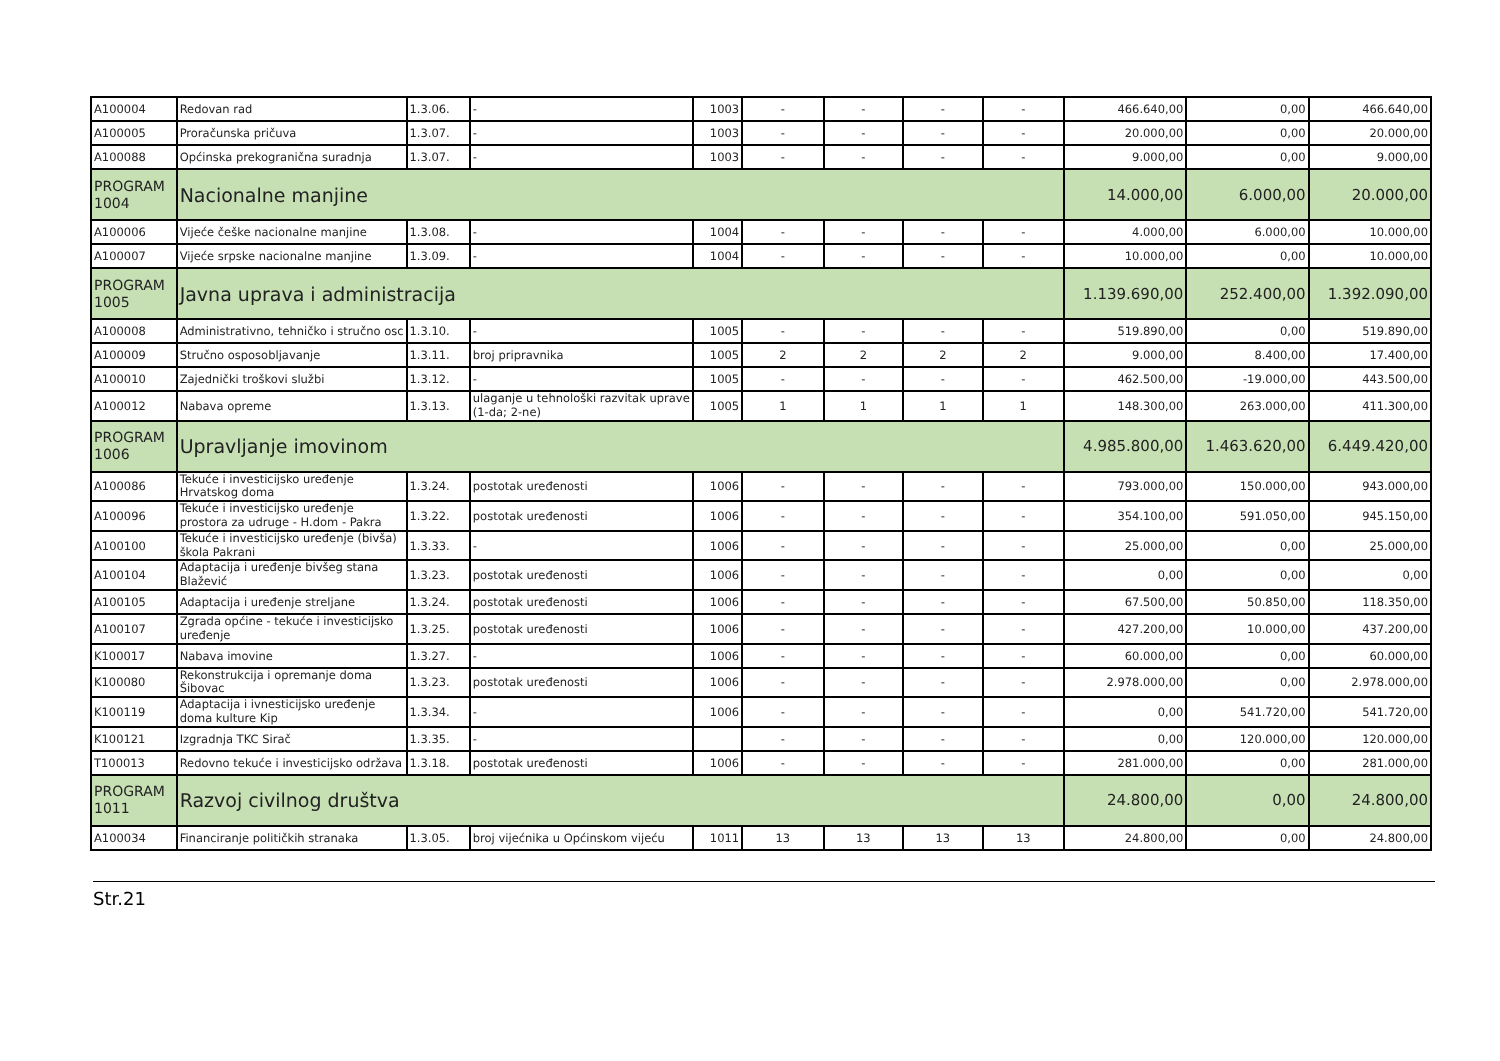| A100004 | Redovan rad | 1.3.06. | - | 1003 | - | - | - | - | 466.640,00 | 0,00 | 466.640,00 |
| A100005 | Proračunska pričuva | 1.3.07. | - | 1003 | - | - | - | - | 20.000,00 | 0,00 | 20.000,00 |
| A100088 | Općinska prekogranična suradnja | 1.3.07. | - | 1003 | - | - | - | - | 9.000,00 | 0,00 | 9.000,00 |
| PROGRAM 1004 | Nacionalne manjine | | | | | | | | 14.000,00 | 6.000,00 | 20.000,00 |
| A100006 | Vijeće češke nacionalne manjine | 1.3.08. | - | 1004 | - | - | - | - | 4.000,00 | 6.000,00 | 10.000,00 |
| A100007 | Vijeće srpske nacionalne manjine | 1.3.09. | - | 1004 | - | - | - | - | 10.000,00 | 0,00 | 10.000,00 |
| PROGRAM 1005 | Javna uprava i administracija | | | | | | | | 1.139.690,00 | 252.400,00 | 1.392.090,00 |
| A100008 | Administrativno, tehničko i stručno osc | 1.3.10. | - | 1005 | - | - | - | - | 519.890,00 | 0,00 | 519.890,00 |
| A100009 | Stručno osposobljavanje | 1.3.11. | broj pripravnika | 1005 | 2 | 2 | 2 | 2 | 9.000,00 | 8.400,00 | 17.400,00 |
| A100010 | Zajednički troškovi službi | 1.3.12. | - | 1005 | - | - | - | - | 462.500,00 | -19.000,00 | 443.500,00 |
| A100012 | Nabava opreme | 1.3.13. | ulaganje u tehnološki razvitak uprave (1-da; 2-ne) | 1005 | 1 | 1 | 1 | 1 | 148.300,00 | 263.000,00 | 411.300,00 |
| PROGRAM 1006 | Upravljanje imovinom | | | | | | | | 4.985.800,00 | 1.463.620,00 | 6.449.420,00 |
| A100086 | Tekuće i investicijsko uređenje Hrvatskog doma | 1.3.24. | postotak uređenosti | 1006 | - | - | - | - | 793.000,00 | 150.000,00 | 943.000,00 |
| A100096 | Tekuće i investicijsko uređenje prostora za udruge - H.dom - Pakra | 1.3.22. | postotak uređenosti | 1006 | - | - | - | - | 354.100,00 | 591.050,00 | 945.150,00 |
| A100100 | Tekuće i investicijsko uređenje (bivša) škola Pakrani | 1.3.33. | - | 1006 | - | - | - | - | 25.000,00 | 0,00 | 25.000,00 |
| A100104 | Adaptacija i uređenje bivšeg stana Blažević | 1.3.23. | postotak uređenosti | 1006 | - | - | - | - | 0,00 | 0,00 | 0,00 |
| A100105 | Adaptacija i uređenje streljane | 1.3.24. | postotak uređenosti | 1006 | - | - | - | - | 67.500,00 | 50.850,00 | 118.350,00 |
| A100107 | Zgrada općine - tekuće i investicijsko uređenje | 1.3.25. | postotak uređenosti | 1006 | - | - | - | - | 427.200,00 | 10.000,00 | 437.200,00 |
| K100017 | Nabava imovine | 1.3.27. | - | 1006 | - | - | - | - | 60.000,00 | 0,00 | 60.000,00 |
| K100080 | Rekonstrukcija i opremanje doma Šibovac | 1.3.23. | postotak uređenosti | 1006 | - | - | - | - | 2.978.000,00 | 0,00 | 2.978.000,00 |
| K100119 | Adaptacija i ivnesticijsko uređenje doma kulture Kip | 1.3.34. | - | 1006 | - | - | - | - | 0,00 | 541.720,00 | 541.720,00 |
| K100121 | Izgradnja TKC Sirač | 1.3.35. | - | | - | - | - | - | 0,00 | 120.000,00 | 120.000,00 |
| T100013 | Redovno tekuće i investicijsko održava | 1.3.18. | postotak uređenosti | 1006 | - | - | - | - | 281.000,00 | 0,00 | 281.000,00 |
| PROGRAM 1011 | Razvoj civilnog društva | | | | | | | | 24.800,00 | 0,00 | 24.800,00 |
| A100034 | Financiranje političkih stranaka | 1.3.05. | broj vijećnika u Općinskom vijeću | 1011 | 13 | 13 | 13 | 13 | 24.800,00 | 0,00 | 24.800,00 |
Str.21